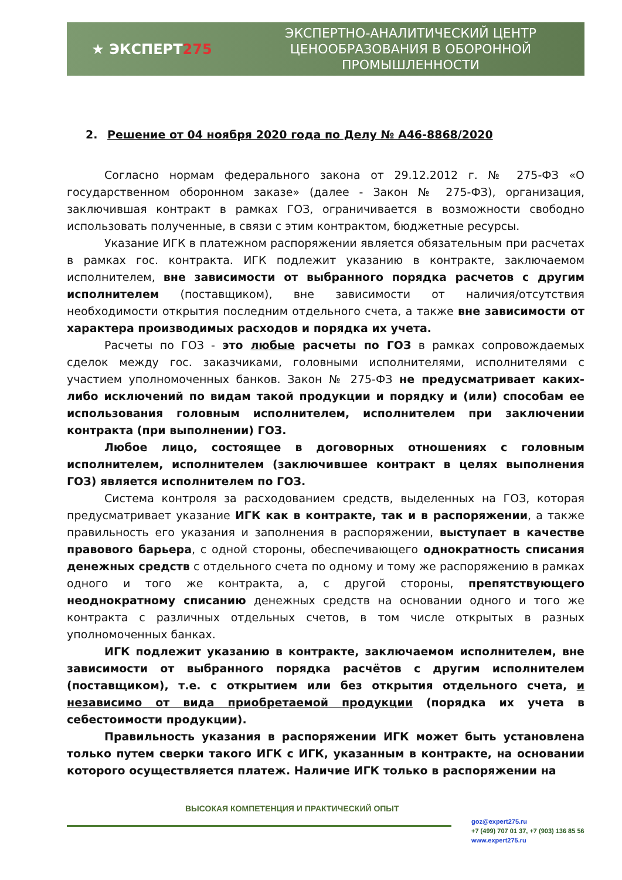★ ЭКСПЕРТ275
ЭКСПЕРТНО-АНАЛИТИЧЕСКИЙ ЦЕНТР
ЦЕНООБРАЗОВАНИЯ В ОБОРОННОЙ
ПРОМЫШЛЕННОСТИ
2. Решение от 04 ноября 2020 года по Делу № А46-8868/2020
Согласно нормам федерального закона от 29.12.2012 г. № 275-ФЗ «О государственном оборонном заказе» (далее - Закон № 275-ФЗ), организация, заключившая контракт в рамках ГОЗ, ограничивается в возможности свободно использовать полученные, в связи с этим контрактом, бюджетные ресурсы.
Указание ИГК в платежном распоряжении является обязательным при расчетах в рамках гос. контракта. ИГК подлежит указанию в контракте, заключаемом исполнителем, вне зависимости от выбранного порядка расчетов с другим исполнителем (поставщиком), вне зависимости от наличия/отсутствия необходимости открытия последним отдельного счета, а также вне зависимости от характера производимых расходов и порядка их учета.
Расчеты по ГОЗ - это любые расчеты по ГОЗ в рамках сопровождаемых сделок между гос. заказчиками, головными исполнителями, исполнителями с участием уполномоченных банков. Закон № 275-ФЗ не предусматривает каких-либо исключений по видам такой продукции и порядку и (или) способам ее использования головным исполнителем, исполнителем при заключении контракта (при выполнении) ГОЗ.
Любое лицо, состоящее в договорных отношениях с головным исполнителем, исполнителем (заключившее контракт в целях выполнения ГОЗ) является исполнителем по ГОЗ.
Система контроля за расходованием средств, выделенных на ГОЗ, которая предусматривает указание ИГК как в контракте, так и в распоряжении, а также правильность его указания и заполнения в распоряжении, выступает в качестве правового барьера, с одной стороны, обеспечивающего однократность списания денежных средств с отдельного счета по одному и тому же распоряжению в рамках одного и того же контракта, а, с другой стороны, препятствующего неоднократному списанию денежных средств на основании одного и того же контракта с различных отдельных счетов, в том числе открытых в разных уполномоченных банках.
ИГК подлежит указанию в контракте, заключаемом исполнителем, вне зависимости от выбранного порядка расчётов с другим исполнителем (поставщиком), т.е. с открытием или без открытия отдельного счета, и независимо от вида приобретаемой продукции (порядка их учета в себестоимости продукции).
Правильность указания в распоряжении ИГК может быть установлена только путем сверки такого ИГК с ИГК, указанным в контракте, на основании которого осуществляется платеж. Наличие ИГК только в распоряжении на
ВЫСОКАЯ КОМПЕТЕНЦИЯ И ПРАКТИЧЕСКИЙ ОПЫТ
goz@expert275.ru
+7 (499) 707 01 37, +7 (903) 136 85 56
www.expert275.ru